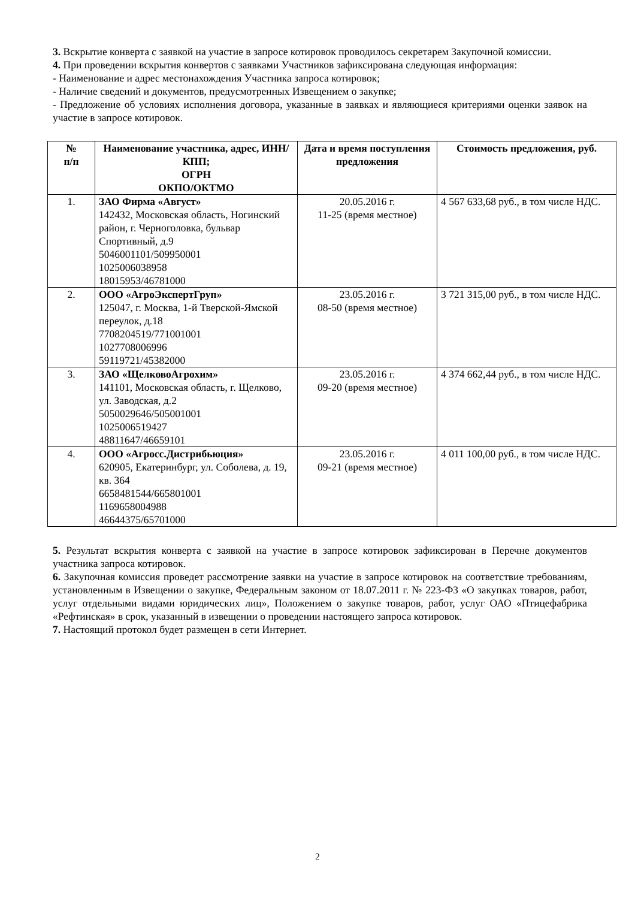3. Вскрытие конверта с заявкой на участие в запросе котировок проводилось секретарем Закупочной комиссии.
4. При проведении вскрытия конвертов с заявками Участников зафиксирована следующая информация:
- Наименование и адрес местонахождения Участника запроса котировок;
- Наличие сведений и документов, предусмотренных Извещением о закупке;
- Предложение об условиях исполнения договора, указанные в заявках и являющиеся критериями оценки заявок на участие в запросе котировок.
| № п/п | Наименование участника, адрес, ИНН/КПП; ОГРН ОКПО/ОКТМО | Дата и время поступления предложения | Стоимость предложения, руб. |
| --- | --- | --- | --- |
| 1. | ЗАО Фирма «Август» 142432, Московская область, Ногинский район, г. Черноголовка, бульвар Спортивный, д.9 5046001101/509950001 1025006038958 18015953/46781000 | 20.05.2016 г. 11-25 (время местное) | 4 567 633,68 руб., в том числе НДС. |
| 2. | ООО «АгроЭкспертГруп» 125047, г. Москва, 1-й Тверской-Ямской переулок, д.18 7708204519/771001001 1027708006996 59119721/45382000 | 23.05.2016 г. 08-50 (время местное) | 3 721 315,00 руб., в том числе НДС. |
| 3. | ЗАО «ЩелковоАгрохим» 141101, Московская область, г. Щелково, ул. Заводская, д.2 5050029646/505001001 1025006519427 48811647/46659101 | 23.05.2016 г. 09-20 (время местное) | 4 374 662,44 руб., в том числе НДС. |
| 4. | ООО «Агросс.Дистрибьюция» 620905, Екатеринбург, ул. Соболева, д. 19, кв. 364 6658481544/665801001 1169658004988 46644375/65701000 | 23.05.2016 г. 09-21 (время местное) | 4 011 100,00 руб., в том числе НДС. |
5. Результат вскрытия конверта с заявкой на участие в запросе котировок зафиксирован в Перечне документов участника запроса котировок.
6. Закупочная комиссия проведет рассмотрение заявки на участие в запросе котировок на соответствие требованиям, установленным в Извещении о закупке, Федеральным законом от 18.07.2011 г. № 223-ФЗ «О закупках товаров, работ, услуг отдельными видами юридических лиц», Положением о закупке товаров, работ, услуг ОАО «Птицефабрика «Рефтинская» в срок, указанный в извещении о проведении настоящего запроса котировок.
7. Настоящий протокол будет размещен в сети Интернет.
2